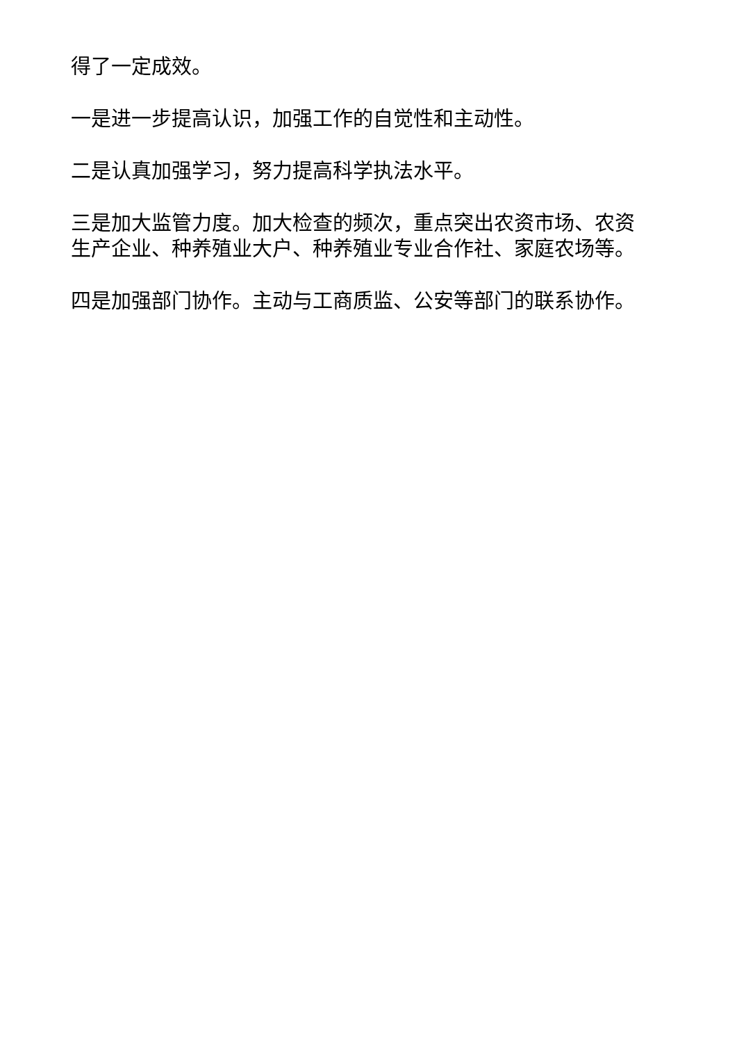得了一定成效。
一是进一步提高认识，加强工作的自觉性和主动性。
二是认真加强学习，努力提高科学执法水平。
三是加大监管力度。加大检查的频次，重点突出农资市场、农资生产企业、种养殖业大户、种养殖业专业合作社、家庭农场等。
四是加强部门协作。主动与工商质监、公安等部门的联系协作。